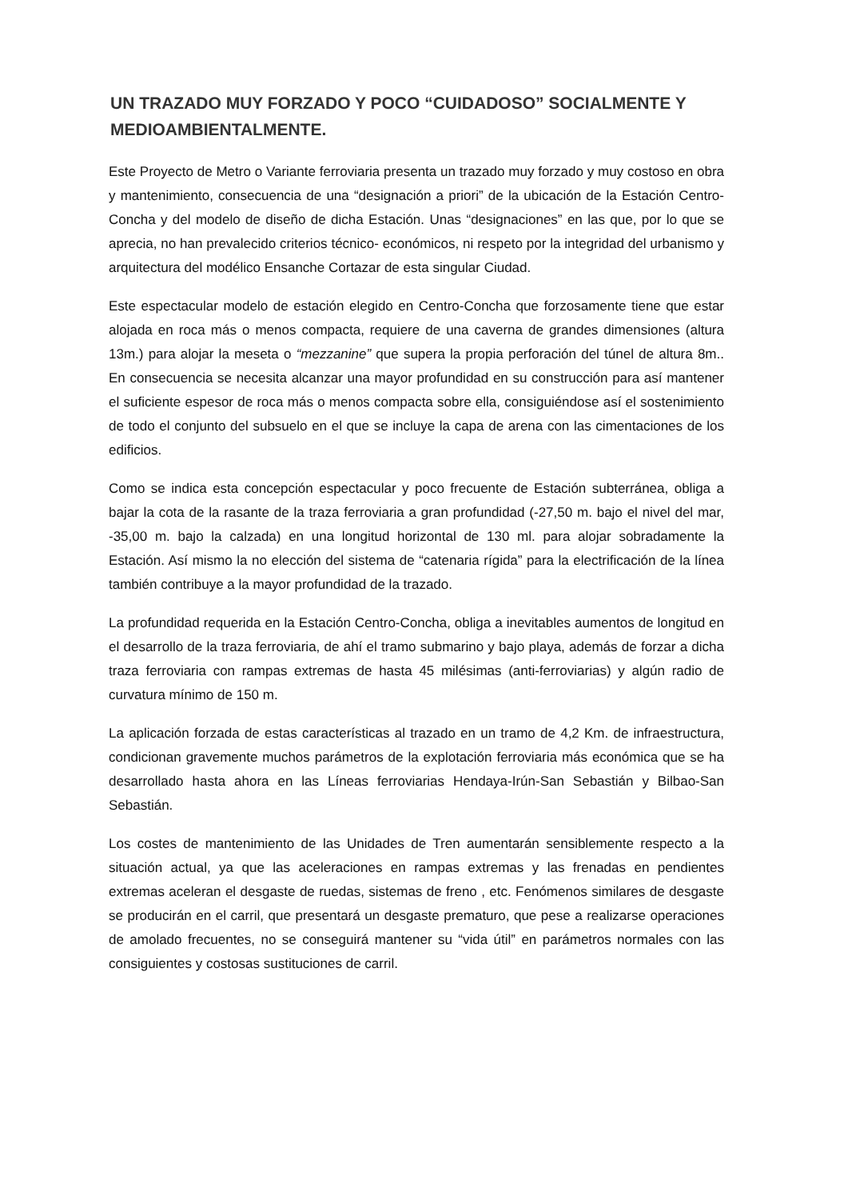UN TRAZADO MUY FORZADO Y POCO “CUIDADOSO” SOCIALMENTE Y MEDIOAMBIENTALMENTE.
Este Proyecto de Metro o Variante ferroviaria presenta un trazado muy forzado y muy costoso en obra y mantenimiento, consecuencia de una “designación a priori” de la ubicación de la Estación Centro-Concha y del modelo de diseño de dicha Estación. Unas “designaciones” en las que, por lo que se aprecia, no han prevalecido criterios técnico- económicos, ni respeto por la integridad del urbanismo y arquitectura del modélico Ensanche Cortazar de esta singular Ciudad.
Este espectacular modelo de estación elegido en Centro-Concha que forzosamente tiene que estar alojada en roca más o menos compacta, requiere de una caverna de grandes dimensiones (altura 13m.) para alojar la meseta o “mezzanine” que supera la propia perforación del túnel de altura 8m.. En consecuencia se necesita alcanzar una mayor profundidad en su construcción para así mantener el suficiente espesor de roca más o menos compacta sobre ella, consiguiéndose así el sostenimiento de todo el conjunto del subsuelo en el que se incluye la capa de arena con las cimentaciones de los edificios.
Como se indica esta concepción espectacular y poco frecuente de Estación subterránea, obliga a bajar la cota de la rasante de la traza ferroviaria a gran profundidad (-27,50 m. bajo el nivel del mar, -35,00 m. bajo la calzada) en una longitud horizontal de 130 ml. para alojar sobradamente la Estación. Así mismo la no elección del sistema de “catenaria rígida” para la electrificación de la línea también contribuye a la mayor profundidad de la trazado.
La profundidad requerida en la Estación Centro-Concha, obliga a inevitables aumentos de longitud en el desarrollo de la traza ferroviaria, de ahí el tramo submarino y bajo playa, además de forzar a dicha traza ferroviaria con rampas extremas de hasta 45 milésimas (anti-ferroviarias) y algún radio de curvatura mínimo de 150 m.
La aplicación forzada de estas características al trazado en un tramo de 4,2 Km. de infraestructura, condicionan gravemente muchos parámetros de la explotación ferroviaria más económica que se ha desarrollado hasta ahora en las Líneas ferroviarias Hendaya-Irún-San Sebastián y Bilbao-San Sebastián.
Los costes de mantenimiento de las Unidades de Tren aumentarán sensiblemente respecto a la situación actual, ya que las aceleraciones en rampas extremas y las frenadas en pendientes extremas aceleran el desgaste de ruedas, sistemas de freno , etc. Fenómenos similares de desgaste se producirán en el carril, que presentará un desgaste prematuro, que pese a realizarse operaciones de amolado frecuentes, no se conseguirá mantener su “vida útil” en parámetros normales con las consiguientes y costosas sustituciones de carril.